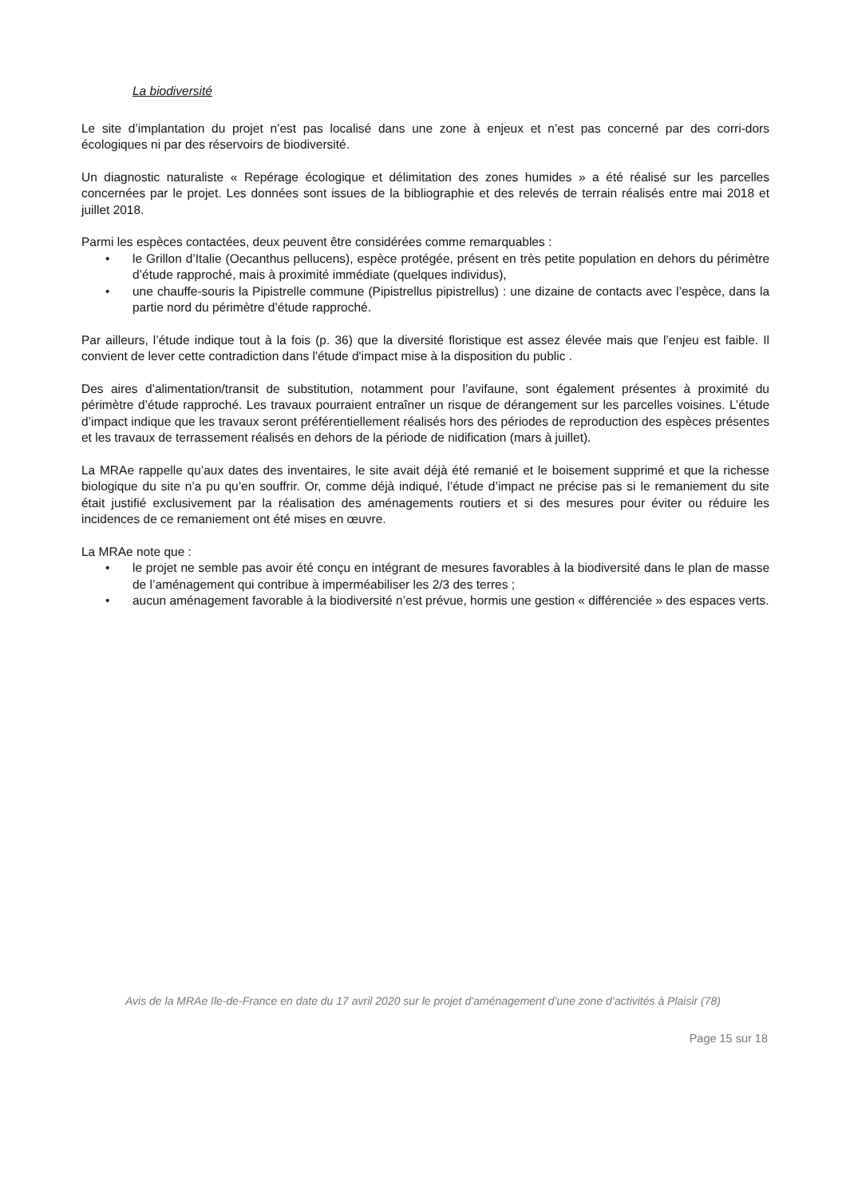La biodiversité
Le site d’implantation du projet n’est pas localisé dans une zone à enjeux et n’est pas concerné par des corri-dors écologiques ni par des réservoirs de biodiversité.
Un diagnostic naturaliste « Repérage écologique et délimitation des zones humides » a été réalisé sur les parcelles concernées par le projet. Les données sont issues de la bibliographie et des relevés de terrain réalisés entre mai 2018 et juillet 2018.
Parmi les espèces contactées, deux peuvent être considérées comme remarquables :
• le Grillon d’Italie (Oecanthus pellucens), espèce protégée, présent en très petite population en dehors du périmètre d’étude rapproché, mais à proximité immédiate (quelques individus),
• une chauffe-souris la Pipistrelle commune (Pipistrellus pipistrellus) : une dizaine de contacts avec l’espèce, dans la partie nord du périmètre d’étude rapproché.
Par ailleurs, l’étude indique tout à la fois (p. 36) que la diversité floristique est assez élevée mais que l’enjeu est faible. Il convient de lever cette contradiction dans l'étude d'impact mise à la disposition du public .
Des aires d’alimentation/transit de substitution, notamment pour l’avifaune, sont également présentes à proximité du périmètre d’étude rapproché. Les travaux pourraient entraîner un risque de dérangement sur les parcelles voisines. L’étude d’impact indique que les travaux seront préférentiellement réalisés hors des périodes de reproduction des espèces présentes et les travaux de terrassement réalisés en dehors de la période de nidification (mars à juillet).
La MRAe rappelle qu’aux dates des inventaires, le site avait déjà été remanié et le boisement supprimé et que la richesse biologique du site n’a pu qu’en souffrir. Or, comme déjà indiqué, l’étude d’impact ne précise pas si le remaniement du site était justifié exclusivement par la réalisation des aménagements routiers et si des mesures pour éviter ou réduire les incidences de ce remaniement ont été mises en œuvre.
La MRAe note que :
• le projet ne semble pas avoir été conçu en intégrant de mesures favorables à la biodiversité dans le plan de masse de l’aménagement qui contribue à imperméabiliser les 2/3 des terres ;
• aucun aménagement favorable à la biodiversité n’est prévue, hormis une gestion « différenciée » des espaces verts.
Avis de la MRAe Ile-de-France en date du 17 avril 2020 sur le projet d’aménagement d’une zone d’activités à Plaisir (78)
Page 15 sur 18